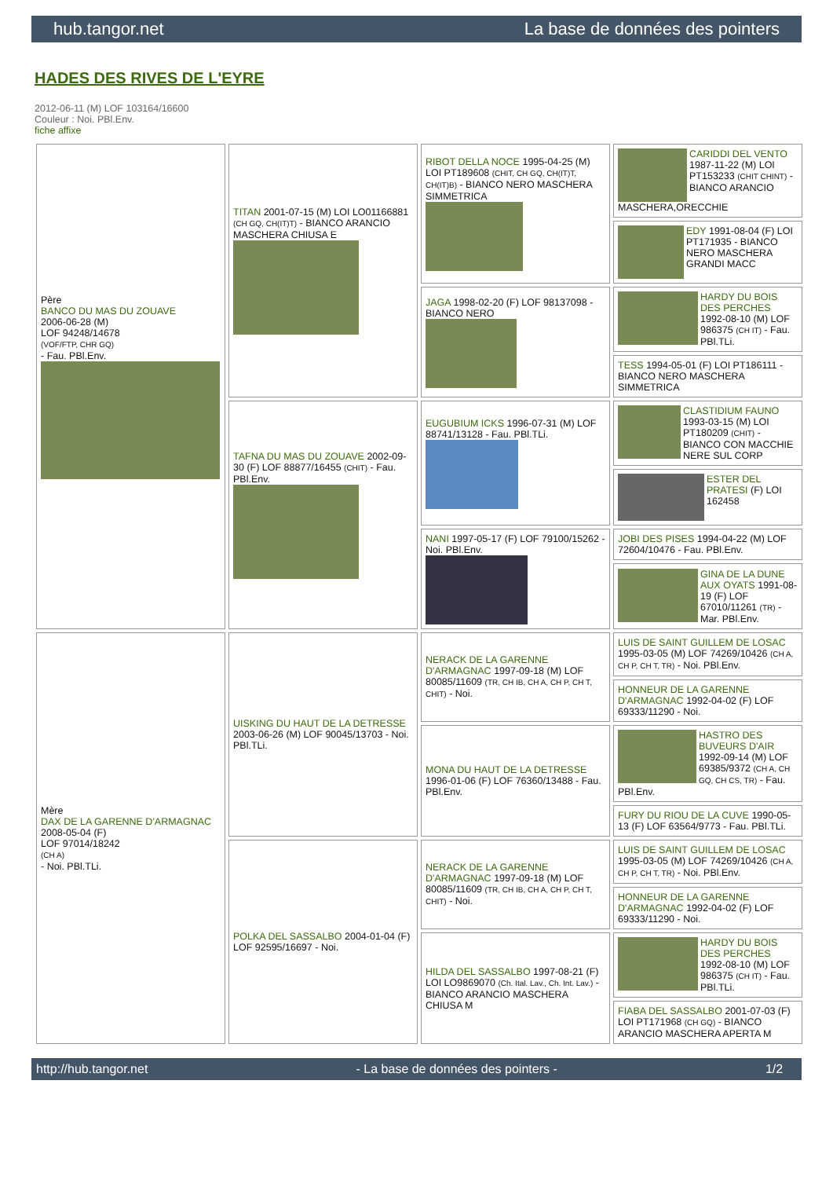hub.tangor.net La base de données des pointers
HADES DES RIVES DE L'EYRE
2012-06-11 (M) LOF 103164/16600
Couleur : Noi. PBl.Env.
fiche affixe
| Père BANCO DU MAS DU ZOUAVE 2006-06-28 (M) LOF 94248/14678 (VOF/FTP, CHR GQ) - Fau. PBl.Env. | TITAN 2001-07-15 (M) LOI LO01166881 (CH GQ, CH(IT)T) - BIANCO ARANCIO MASCHERA CHIUSA E | RIBOT DELLA NOCE 1995-04-25 (M) LOI PT189608 (CHIT, CH GQ, CH(IT)T, CH(IT)B) - BIANCO NERO MASCHERA SIMMETRICA | CARIDDI DEL VENTO 1987-11-22 (M) LOI PT153233 (CHIT CHINT) - BIANCO ARANCIO MASCHERA,ORECCHIE |
| | | | EDY 1991-08-04 (F) LOI PT171935 - BIANCO NERO MASCHERA GRANDI MACC |
| | | JAGA 1998-02-20 (F) LOF 98137098 - BIANCO NERO | HARDY DU BOIS DES PERCHES 1992-08-10 (M) LOF 986375 (CH IT) - Fau. PBl.TLi. |
| | | | TESS 1994-05-01 (F) LOI PT186111 - BIANCO NERO MASCHERA SIMMETRICA |
| | TAFNA DU MAS DU ZOUAVE 2002-09-30 (F) LOF 88877/16455 (CHIT) - Fau. PBl.Env. | EUGUBIUM ICKS 1996-07-31 (M) LOF 88741/13128 - Fau. PBl.TLi. | CLASTIDIUM FAUNO 1993-03-15 (M) LOI PT180209 (CHIT) - BIANCO CON MACCHIE NERE SUL CORP |
| | | | ESTER DEL PRATESI (F) LOI 162458 |
| | | NANI 1997-05-17 (F) LOF 79100/15262 - Noi. PBl.Env. | JOBI DES PISES 1994-04-22 (M) LOF 72604/10476 - Fau. PBl.Env. |
| | | | GINA DE LA DUNE AUX OYATS 1991-08-19 (F) LOF 67010/11261 (TR) - Mar. PBl.Env. |
| Mère DAX DE LA GARENNE D'ARMAGNAC 2008-05-04 (F) LOF 97014/18242 (CH A) - Noi. PBl.TLi. | UISKING DU HAUT DE LA DETRESSE 2003-06-26 (M) LOF 90045/13703 - Noi. PBl.TLi. | NERACK DE LA GARENNE D'ARMAGNAC 1997-09-18 (M) LOF 80085/11609 (TR, CH IB, CH A, CH P, CH T, CHIT) - Noi. | LUIS DE SAINT GUILLEM DE LOSAC 1995-03-05 (M) LOF 74269/10426 (CH A, CH P, CH T, TR) - Noi. PBl.Env. |
| | | | HONNEUR DE LA GARENNE D'ARMAGNAC 1992-04-02 (F) LOF 69333/11290 - Noi. |
| | | MONA DU HAUT DE LA DETRESSE 1996-01-06 (F) LOF 76360/13488 - Fau. PBl.Env. | HASTRO DES BUVEURS D'AIR 1992-09-14 (M) LOF 69385/9372 (CH A, CH GQ, CH CS, TR) - Fau. PBl.Env. |
| | | | FURY DU RIOU DE LA CUVE 1990-05-13 (F) LOF 63564/9773 - Fau. PBl.TLi. |
| | POLKA DEL SASSALBO 2004-01-04 (F) LOF 92595/16697 - Noi. | NERACK DE LA GARENNE D'ARMAGNAC 1997-09-18 (M) LOF 80085/11609 (TR, CH IB, CH A, CH P, CH T, CHIT) - Noi. | LUIS DE SAINT GUILLEM DE LOSAC 1995-03-05 (M) LOF 74269/10426 (CH A, CH P, CH T, TR) - Noi. PBl.Env. |
| | | | HONNEUR DE LA GARENNE D'ARMAGNAC 1992-04-02 (F) LOF 69333/11290 - Noi. |
| | | HILDA DEL SASSALBO 1997-08-21 (F) LOI LO9869070 (Ch. Ital. Lav., Ch. Int. Lav.) - BIANCO ARANCIO MASCHERA CHIUSA M | HARDY DU BOIS DES PERCHES 1992-08-10 (M) LOF 986375 (CH IT) - Fau. PBl.TLi. |
| | | | FIABA DEL SASSALBO 2001-07-03 (F) LOI PT171968 (CH GQ) - BIANCO ARANCIO MASCHERA APERTA M |
http://hub.tangor.net - La base de données des pointers - 1/2